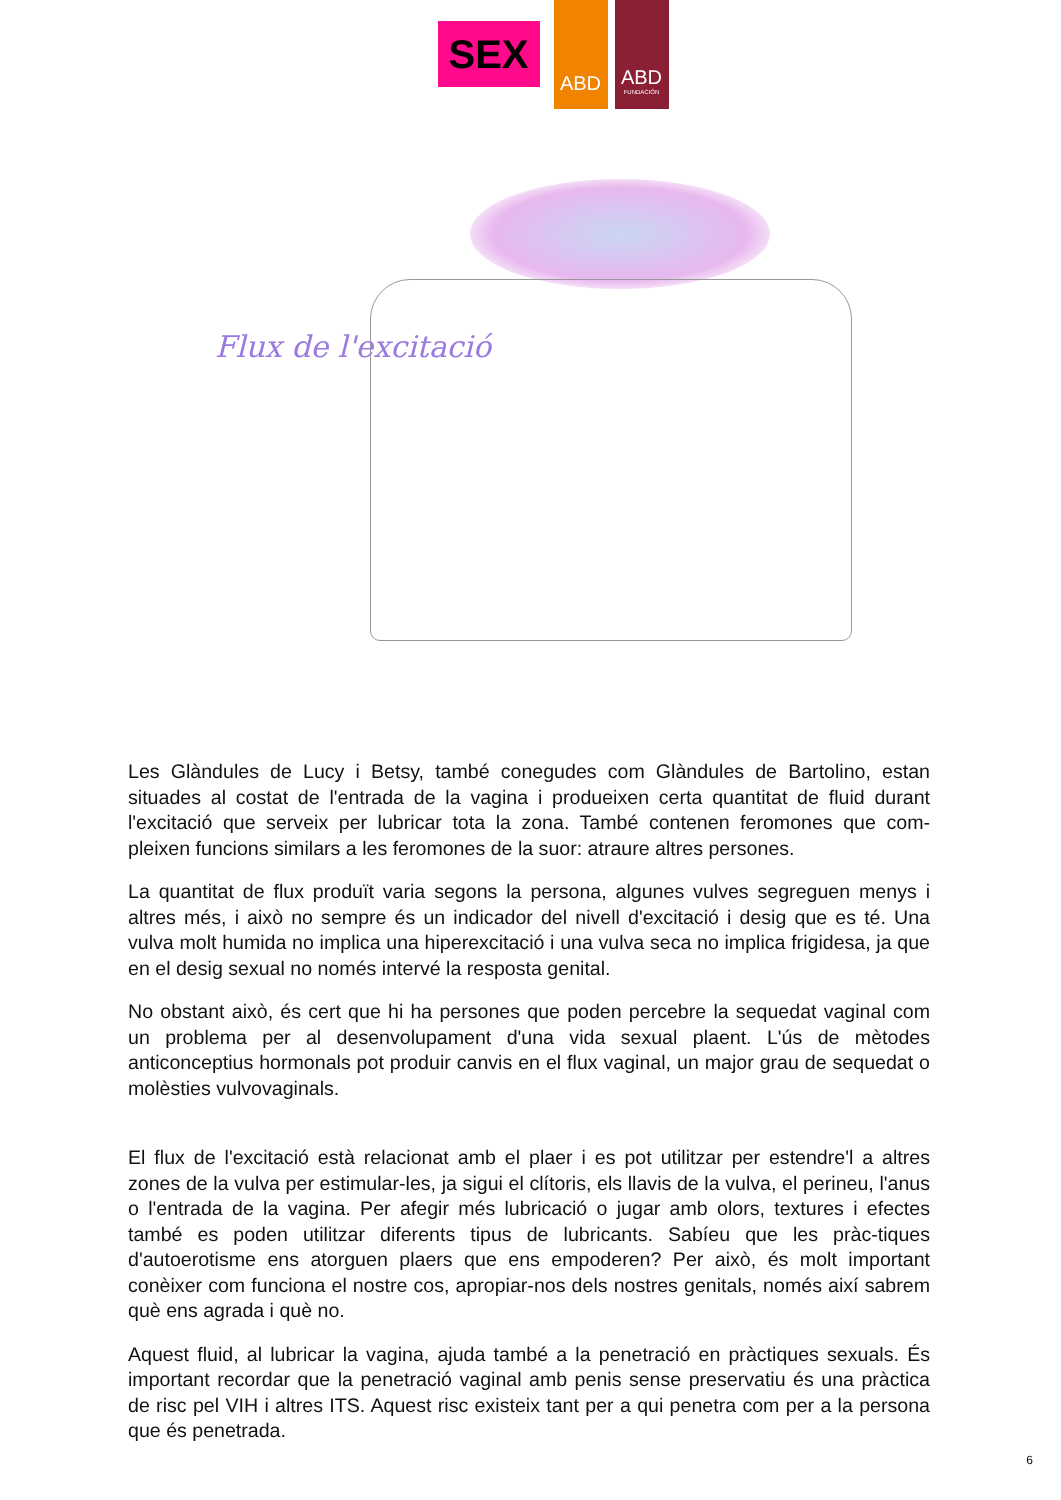SEX
ABD ABD
FUNDACIÓN
Flux de l'excitació
Les Glàndules de Lucy i Betsy, també conegudes com Glàndules de Bartolino, estan situades al costat de l'entrada de la vagina i produeixen certa quantitat de fluid durant l'excitació que serveix per lubricar tota la zona. També contenen feromones que com-pleixen funcions similars a les feromones de la suor: atraure altres persones.
La quantitat de flux produït varia segons la persona, algunes vulves segreguen menys i altres més, i això no sempre és un indicador del nivell d'excitació i desig que es té. Una vulva molt humida no implica una hiperexcitació i una vulva seca no implica frigidesa, ja que en el desig sexual no només intervé la resposta genital.
No obstant això, és cert que hi ha persones que poden percebre la sequedat vaginal com un problema per al desenvolupament d'una vida sexual plaent. L'ús de mètodes anticonceptius hormonals pot produir canvis en el flux vaginal, un major grau de sequedat o molèsties vulvovaginals.
El flux de l'excitació està relacionat amb el plaer i es pot utilitzar per estendre'l a altres zones de la vulva per estimular-les, ja sigui el clítoris, els llavis de la vulva, el perineu, l'anus o l'entrada de la vagina. Per afegir més lubricació o jugar amb olors, textures i efectes també es poden utilitzar diferents tipus de lubricants. Sabíeu que les pràc-tiques d'autoerotisme ens atorguen plaers que ens empoderen? Per això, és molt important conèixer com funciona el nostre cos, apropiar-nos dels nostres genitals, només així sabrem què ens agrada i què no.
Aquest fluid, al lubricar la vagina, ajuda també a la penetració en pràctiques sexuals. És important recordar que la penetració vaginal amb penis sense preservatiu és una pràctica de risc pel VIH i altres ITS. Aquest risc existeix tant per a qui penetra com per a la persona que és penetrada.
6